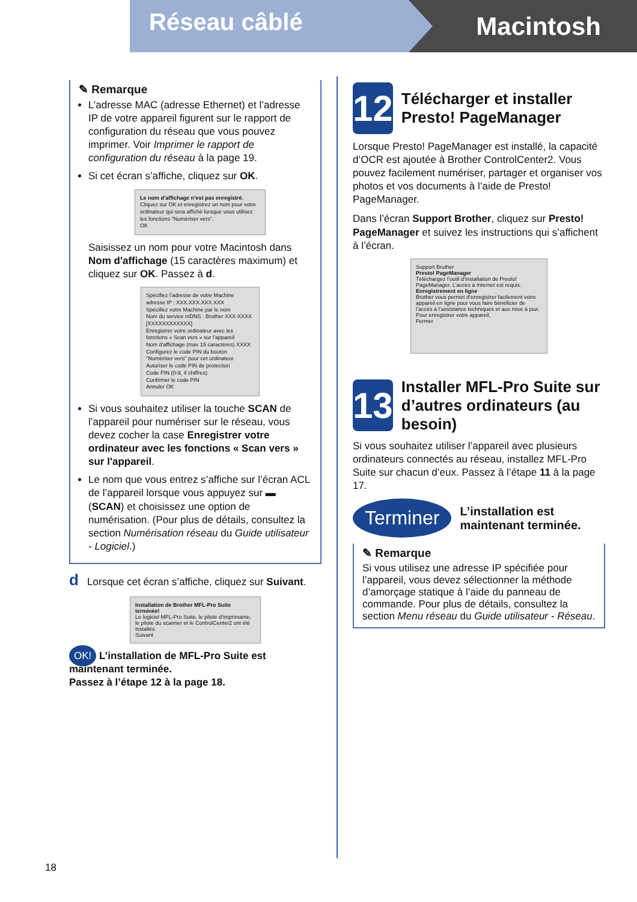Réseau câblé Macintosh
✎ Remarque
L’adresse MAC (adresse Ethernet) et l’adresse IP de votre appareil figurent sur le rapport de configuration du réseau que vous pouvez imprimer. Voir Imprimer le rapport de configuration du réseau à la page 19.
Si cet écran s’affiche, cliquez sur OK.
Le nom d’affichage n’est pas enregistré.
Cliquez sur OK et enregistrez un nom pour votre ordinateur qui sera affiché lorsque vous utilisez les fonctions "Numériser vers".
OK
Saisissez un nom pour votre Macintosh dans Nom d'affichage (15 caractères maximum) et cliquez sur OK. Passez à d.
Spécifiez l’adresse de votre Machine
adresse IP : XXX.XXX.XXX.XXX
Spécifiez votre Machine par le nom
Nom du service mDNS : Brother XXX-XXXX [XXXXXXXXXXXX]
Enregistrer votre ordinateur avec les fonctions « Scan vers » sur l’appareil
Nom d’affichage (max 15 caractères) XXXX
Configurez le code PIN du bouton "Numériser vers" pour cet ordinateur.
Autoriser le code PIN de protection
Code PIN (0-9, 4 chiffres)
Confirmer le code PIN
Annuler OK
Si vous souhaitez utiliser la touche SCAN de l’appareil pour numériser sur le réseau, vous devez cocher la case Enregistrer votre ordinateur avec les fonctions « Scan vers » sur l'appareil.
Le nom que vous entrez s’affiche sur l’écran ACL de l’appareil lorsque vous appuyez sur ▬ (SCAN) et choisissez une option de numérisation. (Pour plus de détails, consultez la section Numérisation réseau du Guide utilisateur - Logiciel.)
d Lorsque cet écran s’affiche, cliquez sur Suivant.
Installation de Brother MFL-Pro Suite terminée!
Le logiciel MFL-Pro Suite, le pilote d’imprimante, le pilote du scanner et le ControlCenter2 ont été installés.
Suivant
OK! L’installation de MFL-Pro Suite est maintenant terminée.
Passez à l’étape 12 à la page 18.
12
Télécharger et installer Presto! PageManager
Lorsque Presto! PageManager est installé, la capacité d’OCR est ajoutée à Brother ControlCenter2. Vous pouvez facilement numériser, partager et organiser vos photos et vos documents à l’aide de Presto! PageManager.
Dans l’écran Support Brother, cliquez sur Presto! PageManager et suivez les instructions qui s’affichent à l’écran.
Support Brother
Presto! PageManager
Téléchargez l’outil d’installation de Presto! PageManager. L’accès à Internet est requis.
Enregistrement en ligne
Brother vous permet d’enregistrer facilement votre appareil en ligne pour vous faire bénéficier de l’accès à l’assistance techniques et aux mise à jour. Pour enregistrer votre appareil,
Fermer
13
Installer MFL-Pro Suite sur d’autres ordinateurs (au besoin)
Si vous souhaitez utiliser l’appareil avec plusieurs ordinateurs connectés au réseau, installez MFL-Pro Suite sur chacun d’eux. Passez à l’étape 11 à la page 17.
Terminer L’installation est maintenant terminée.
✎ Remarque
Si vous utilisez une adresse IP spécifiée pour l’appareil, vous devez sélectionner la méthode d’amorçage statique à l’aide du panneau de commande. Pour plus de détails, consultez la section Menu réseau du Guide utilisateur - Réseau.
18